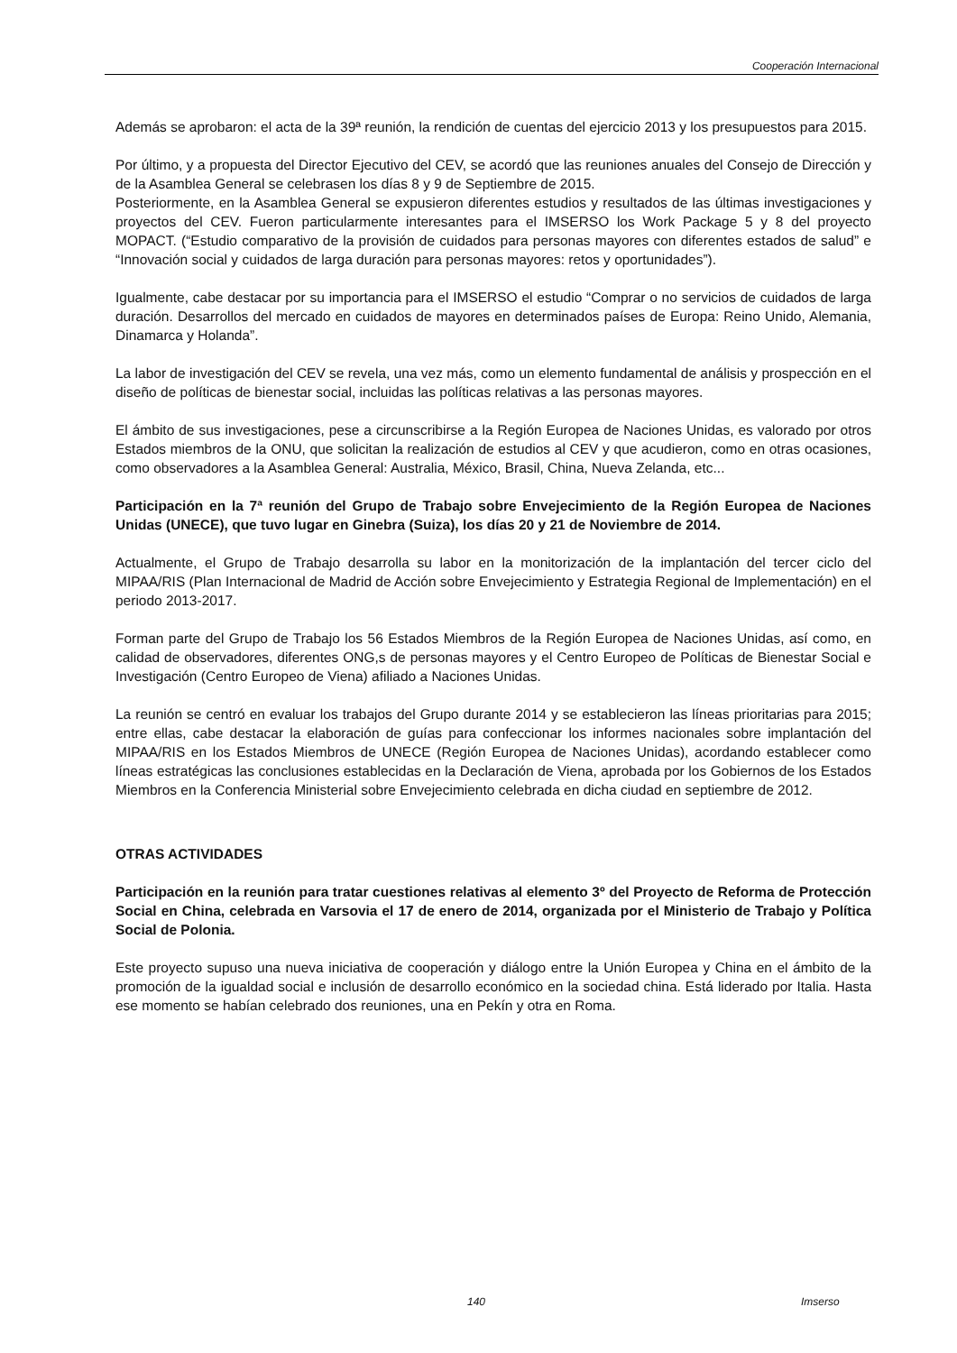Cooperación Internacional
Además se aprobaron: el acta de la 39ª reunión, la rendición de cuentas del ejercicio 2013 y los presupuestos para 2015.
Por último, y a propuesta del Director Ejecutivo del CEV, se acordó que las reuniones anuales del Consejo de Dirección y de la Asamblea General se celebrasen los días 8 y 9 de Septiembre de 2015.
Posteriormente, en la Asamblea General se expusieron diferentes estudios y resultados de las últimas investigaciones y proyectos del CEV. Fueron particularmente interesantes para el IMSERSO los Work Package 5 y 8 del proyecto MOPACT. (“Estudio comparativo de la provisión de cuidados para personas mayores con diferentes estados de salud” e “Innovación social y cuidados de larga duración para personas mayores: retos y oportunidades”).
Igualmente, cabe destacar por su importancia para el IMSERSO el estudio “Comprar o no servicios de cuidados de larga duración. Desarrollos del mercado en cuidados de mayores en determinados países de Europa: Reino Unido, Alemania, Dinamarca y Holanda”.
La labor de investigación del CEV se revela, una vez más, como un elemento fundamental de análisis y prospección en el diseño de políticas de bienestar social, incluidas las políticas relativas a las personas mayores.
El ámbito de sus investigaciones, pese a circunscribirse a la Región Europea de Naciones Unidas, es valorado por otros Estados miembros de la ONU, que solicitan la realización de estudios al CEV y que acudieron, como en otras ocasiones, como observadores a la Asamblea General: Australia, México, Brasil, China, Nueva Zelanda, etc...
Participación en la 7ª reunión del Grupo de Trabajo sobre Envejecimiento de la Región Europea de Naciones Unidas (UNECE), que tuvo lugar en Ginebra (Suiza), los días 20 y 21 de Noviembre de 2014.
Actualmente, el Grupo de Trabajo desarrolla su labor en la monitorización de la implantación del tercer ciclo del MIPAA/RIS (Plan Internacional de Madrid de Acción sobre Envejecimiento y Estrategia Regional de Implementación) en el periodo 2013-2017.
Forman parte del Grupo de Trabajo los 56 Estados Miembros de la Región Europea de Naciones Unidas, así como, en calidad de observadores, diferentes ONG,s de personas mayores y el Centro Europeo de Políticas de Bienestar Social e Investigación (Centro Europeo de Viena) afiliado a Naciones Unidas.
La reunión se centró en evaluar los trabajos del Grupo durante 2014 y se establecieron las líneas prioritarias para 2015; entre ellas, cabe destacar la elaboración de guías para confeccionar los informes nacionales sobre implantación del MIPAA/RIS en los Estados Miembros de UNECE (Región Europea de Naciones Unidas), acordando establecer como líneas estratégicas las conclusiones establecidas en la Declaración de Viena, aprobada por los Gobiernos de los Estados Miembros en la Conferencia Ministerial sobre Envejecimiento celebrada en dicha ciudad en septiembre de 2012.
OTRAS ACTIVIDADES
Participación en la reunión para tratar cuestiones relativas al elemento 3º del Proyecto de Reforma de Protección Social en China, celebrada en Varsovia el 17 de enero de 2014, organizada por el Ministerio de Trabajo y Política Social de Polonia.
Este proyecto supuso una nueva iniciativa de cooperación y diálogo entre la Unión Europea y China en el ámbito de la promoción de la igualdad social e inclusión de desarrollo económico en la sociedad china. Está liderado por Italia. Hasta ese momento se habían celebrado dos reuniones, una en Pekín y otra en Roma.
140 Imserso